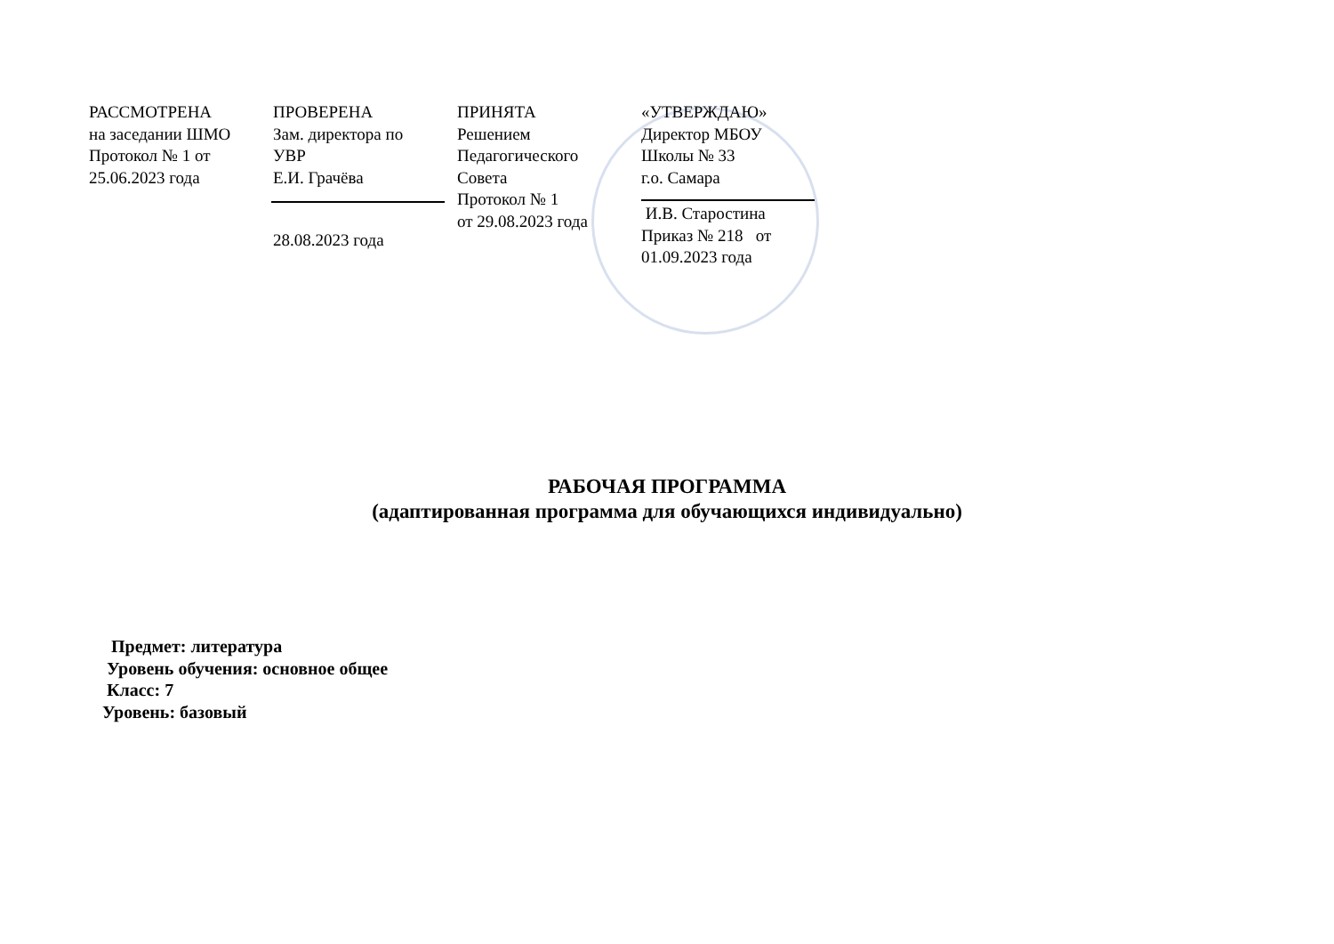РАССМОТРЕНА
на заседании ШМО
Протокол № 1 от
25.06.2023 года
ПРОВЕРЕНА
Зам. директора по
УВР
Е.И. Грачёва
28.08.2023 года
ПРИНЯТА
Решением
Педагогического
Совета
Протокол № 1
от 29.08.2023 года
«УТВЕРЖДАЮ»
Директор МБОУ
Школы № 33
г.о. Самара
И.В. Старостина
Приказ № 218 от
01.09.2023 года
РАБОЧАЯ ПРОГРАММА
(адаптированная программа для обучающихся индивидуально)
Предмет: литература
Уровень обучения: основное общее
Класс: 7
Уровень: базовый